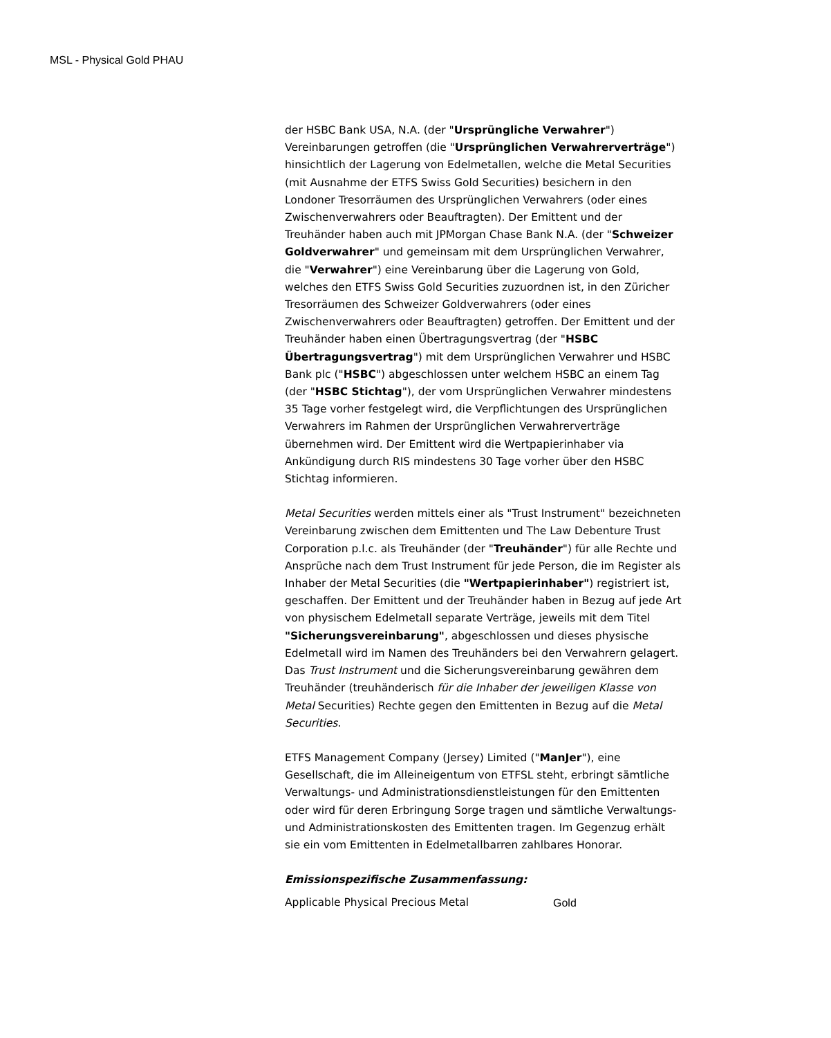MSL - Physical Gold PHAU
der HSBC Bank USA, N.A. (der "Ursprüngliche Verwahrer") Vereinbarungen getroffen (die "Ursprünglichen Verwahrerverträge") hinsichtlich der Lagerung von Edelmetallen, welche die Metal Securities (mit Ausnahme der ETFS Swiss Gold Securities) besichern in den Londoner Tresorräumen des Ursprünglichen Verwahrers (oder eines Zwischenverwahrers oder Beauftragten). Der Emittent und der Treuhänder haben auch mit JPMorgan Chase Bank N.A. (der "Schweizer Goldverwahrer" und gemeinsam mit dem Ursprünglichen Verwahrer, die "Verwahrer") eine Vereinbarung über die Lagerung von Gold, welches den ETFS Swiss Gold Securities zuzuordnen ist, in den Züricher Tresorräumen des Schweizer Goldverwahrers (oder eines Zwischenverwahrers oder Beauftragten) getroffen. Der Emittent und der Treuhänder haben einen Übertragungsvertrag (der "HSBC Übertragungsvertrag") mit dem Ursprünglichen Verwahrer und HSBC Bank plc ("HSBC") abgeschlossen unter welchem HSBC an einem Tag (der "HSBC Stichtag"), der vom Ursprünglichen Verwahrer mindestens 35 Tage vorher festgelegt wird, die Verpflichtungen des Ursprünglichen Verwahrers im Rahmen der Ursprünglichen Verwahrerverträge übernehmen wird. Der Emittent wird die Wertpapierinhaber via Ankündigung durch RIS mindestens 30 Tage vorher über den HSBC Stichtag informieren.
Metal Securities werden mittels einer als "Trust Instrument" bezeichneten Vereinbarung zwischen dem Emittenten und The Law Debenture Trust Corporation p.l.c. als Treuhänder (der "Treuhänder") für alle Rechte und Ansprüche nach dem Trust Instrument für jede Person, die im Register als Inhaber der Metal Securities (die "Wertpapierinhaber") registriert ist, geschaffen. Der Emittent und der Treuhänder haben in Bezug auf jede Art von physischem Edelmetall separate Verträge, jeweils mit dem Titel "Sicherungsvereinbarung", abgeschlossen und dieses physische Edelmetall wird im Namen des Treuhänders bei den Verwahrern gelagert. Das Trust Instrument und die Sicherungsvereinbarung gewähren dem Treuhänder (treuhänderisch für die Inhaber der jeweiligen Klasse von Metal Securities) Rechte gegen den Emittenten in Bezug auf die Metal Securities.
ETFS Management Company (Jersey) Limited ("ManJer"), eine Gesellschaft, die im Alleineigentum von ETFSL steht, erbringt sämtliche Verwaltungs- und Administrationsdienstleistungen für den Emittenten oder wird für deren Erbringung Sorge tragen und sämtliche Verwaltungs- und Administrationskosten des Emittenten tragen. Im Gegenzug erhält sie ein vom Emittenten in Edelmetallbarren zahlbares Honorar.
Emissionspezifische Zusammenfassung:
Applicable Physical Precious Metal Gold